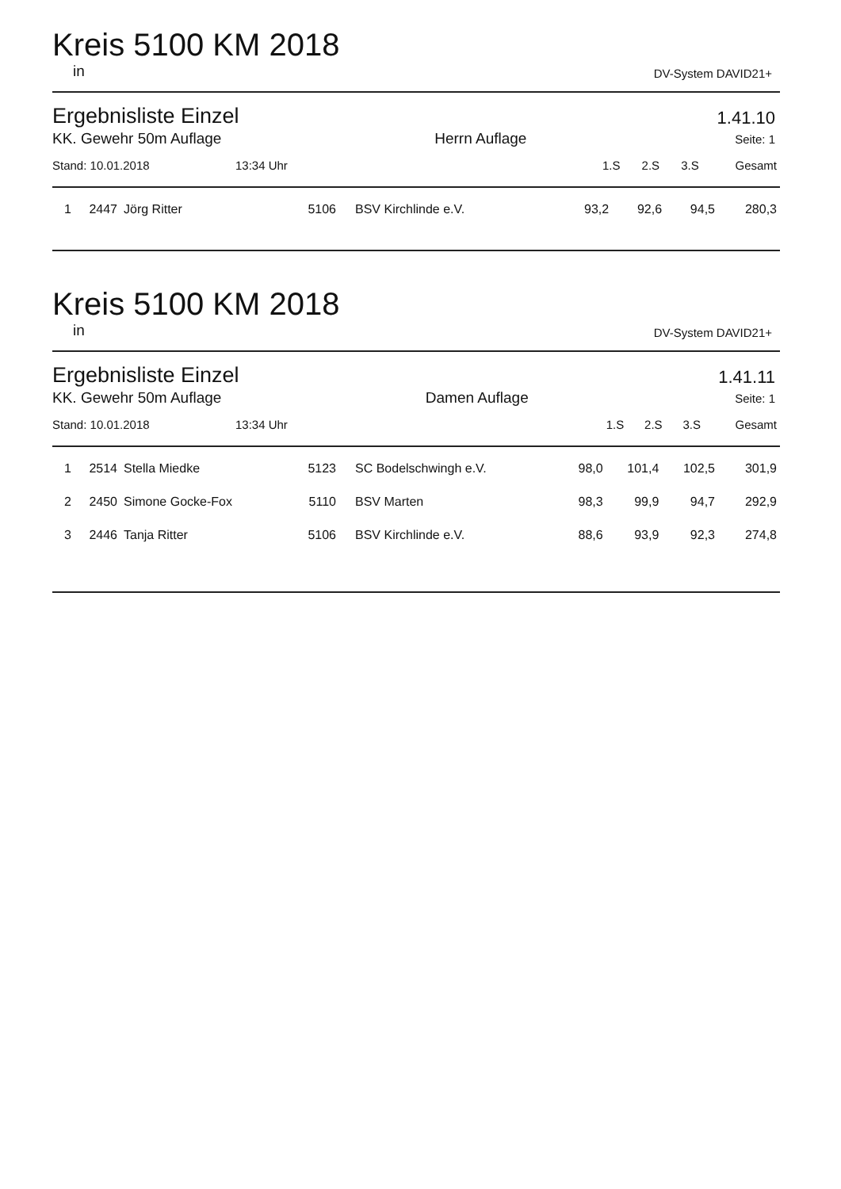Kreis 5100 KM 2018
in DV-System DAVID21+
Ergebnisliste Einzel 1.41.10
| KK. Gewehr 50m Auflage | Herrn Auflage | Seite: 1 | | | |
| --- | --- | --- | --- | --- | --- |
| Stand: 10.01.2018 13:34 Uhr | | 1.S | 2.S | 3.S | Gesamt |
| 1 | 2447 | Jörg Ritter | 5106 | BSV Kirchlinde e.V. | 93,2 | 92,6 | 94,5 | 280,3 |
Kreis 5100 KM 2018
in DV-System DAVID21+
Ergebnisliste Einzel 1.41.11
| KK. Gewehr 50m Auflage | Damen Auflage | Seite: 1 | | | |
| --- | --- | --- | --- | --- | --- |
| Stand: 10.01.2018 13:34 Uhr | | 1.S | 2.S | 3.S | Gesamt |
| 1 | 2514 | Stella Miedke | 5123 | SC Bodelschwingh e.V. | 98,0 | 101,4 | 102,5 | 301,9 |
| 2 | 2450 | Simone Gocke-Fox | 5110 | BSV Marten | 98,3 | 99,9 | 94,7 | 292,9 |
| 3 | 2446 | Tanja Ritter | 5106 | BSV Kirchlinde e.V. | 88,6 | 93,9 | 92,3 | 274,8 |